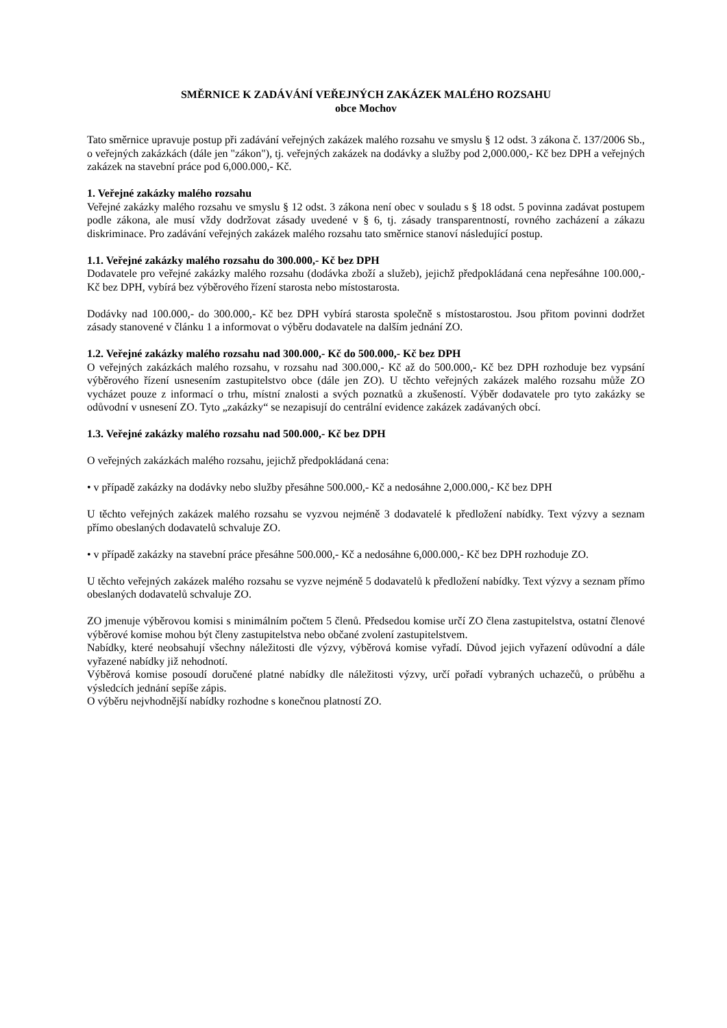SMĚRNICE K ZADÁVÁNÍ VEŘEJNÝCH ZAKÁZEK MALÉHO ROZSAHU
obce Mochov
Tato směrnice upravuje postup při zadávání veřejných zakázek malého rozsahu ve smyslu § 12 odst. 3 zákona č. 137/2006 Sb., o veřejných zakázkách (dále jen "zákon"), tj. veřejných zakázek na dodávky a služby pod 2,000.000,- Kč bez DPH a veřejných zakázek na stavební práce pod 6,000.000,- Kč.
1. Veřejné zakázky malého rozsahu
Veřejné zakázky malého rozsahu ve smyslu § 12 odst. 3 zákona není obec v souladu s § 18 odst. 5 povinna zadávat postupem podle zákona, ale musí vždy dodržovat zásady uvedené v § 6, tj. zásady transparentností, rovného zacházení a zákazu diskriminace. Pro zadávání veřejných zakázek malého rozsahu tato směrnice stanoví následující postup.
1.1. Veřejné zakázky malého rozsahu do 300.000,- Kč bez DPH
Dodavatele pro veřejné zakázky malého rozsahu (dodávka zboží a služeb), jejichž předpokládaná cena nepřesáhne 100.000,- Kč bez DPH, vybírá bez výběrového řízení starosta nebo místostarosta.
Dodávky nad 100.000,- do 300.000,- Kč bez DPH vybírá starosta společně s místostarostou. Jsou přitom povinni dodržet zásady stanovené v článku 1 a informovat o výběru dodavatele na dalším jednání ZO.
1.2. Veřejné zakázky malého rozsahu nad 300.000,- Kč do 500.000,- Kč bez DPH
O veřejných zakázkách malého rozsahu, v rozsahu nad 300.000,- Kč až do 500.000,- Kč bez DPH rozhoduje bez vypsání výběrového řízení usnesením zastupitelstvo obce (dále jen ZO). U těchto veřejných zakázek malého rozsahu může ZO vycházet pouze z informací o trhu, místní znalosti a svých poznatků a zkušeností. Výběr dodavatele pro tyto zakázky se odůvodní v usnesení ZO. Tyto „zakázky“ se nezapisují do centrální evidence zakázek zadávaných obcí.
1.3. Veřejné zakázky malého rozsahu nad 500.000,- Kč bez DPH
O veřejných zakázkách malého rozsahu, jejichž předpokládaná cena:
• v případě zakázky na dodávky nebo služby přesáhne 500.000,- Kč a nedosáhne 2,000.000,- Kč bez DPH
U těchto veřejných zakázek malého rozsahu se vyzvou nejméně 3 dodavatelé k předložení nabídky. Text výzvy a seznam přímo obeslaných dodavatelů schvaluje ZO.
• v případě zakázky na stavební práce přesáhne 500.000,- Kč a nedosáhne 6,000.000,- Kč bez DPH rozhoduje ZO.
U těchto veřejných zakázek malého rozsahu se vyzve nejméně 5 dodavatelů k předložení nabídky. Text výzvy a seznam přímo obeslaných dodavatelů schvaluje ZO.
ZO jmenuje výběrovou komisi s minimálním počtem 5 členů. Předsedou komise určí ZO člena zastupitelstva, ostatní členové výběrové komise mohou být členy zastupitelstva nebo občané zvolení zastupitelstvem.
Nabídky, které neobsahují všechny náležitosti dle výzvy, výběrová komise vyřadí. Důvod jejich vyřazení odůvodní a dále vyřazené nabídky již nehodnotí.
Výběrová komise posoudí doručené platné nabídky dle náležitosti výzvy, určí pořadí vybraných uchazečů, o průběhu a výsledcích jednání sepíše zápis.
O výběru nejvhodnější nabídky rozhodne s konečnou platností ZO.